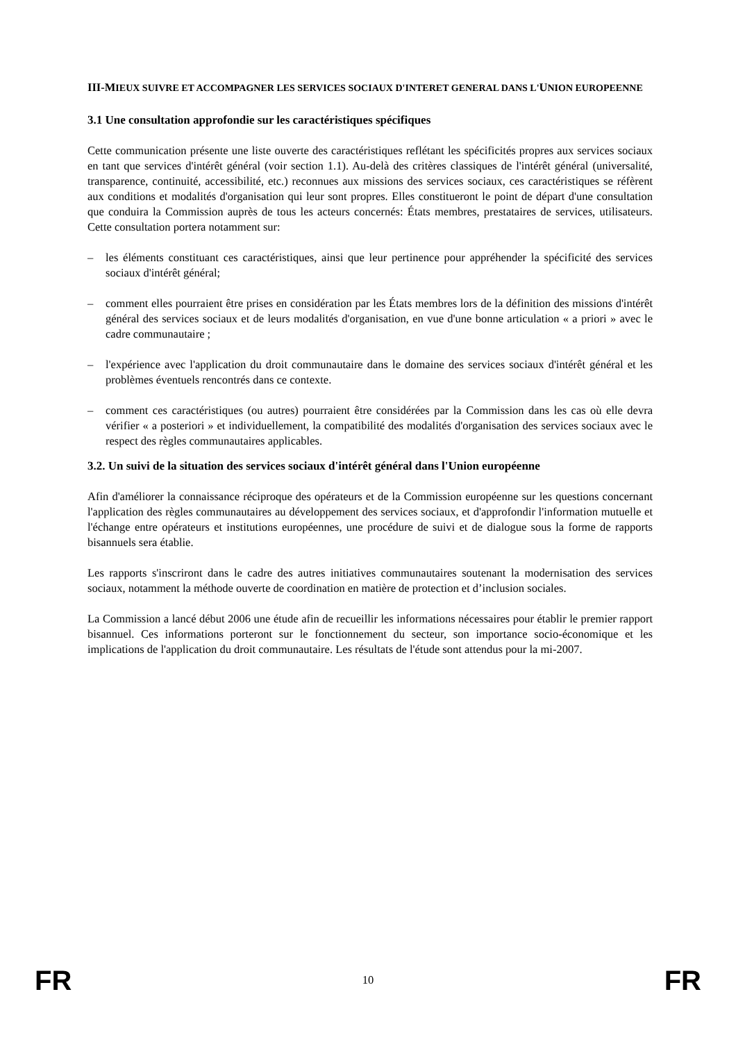III-MIEUX SUIVRE ET ACCOMPAGNER LES SERVICES SOCIAUX D'INTERET GENERAL DANS L'UNION EUROPEENNE
3.1 Une consultation approfondie sur les caractéristiques spécifiques
Cette communication présente une liste ouverte des caractéristiques reflétant les spécificités propres aux services sociaux en tant que services d'intérêt général (voir section 1.1). Au-delà des critères classiques de l'intérêt général (universalité, transparence, continuité, accessibilité, etc.) reconnues aux missions des services sociaux, ces caractéristiques se réfèrent aux conditions et modalités d'organisation qui leur sont propres. Elles constitueront le point de départ d'une consultation que conduira la Commission auprès de tous les acteurs concernés: États membres, prestataires de services, utilisateurs. Cette consultation portera notamment sur:
– les éléments constituant ces caractéristiques, ainsi que leur pertinence pour appréhender la spécificité des services sociaux d'intérêt général;
– comment elles pourraient être prises en considération par les États membres lors de la définition des missions d'intérêt général des services sociaux et de leurs modalités d'organisation, en vue d'une bonne articulation « a priori » avec le cadre communautaire ;
– l'expérience avec l'application du droit communautaire dans le domaine des services sociaux d'intérêt général et les problèmes éventuels rencontrés dans ce contexte.
– comment ces caractéristiques (ou autres) pourraient être considérées par la Commission dans les cas où elle devra vérifier « a posteriori » et individuellement, la compatibilité des modalités d'organisation des services sociaux avec le respect des règles communautaires applicables.
3.2. Un suivi de la situation des services sociaux d'intérêt général dans l'Union européenne
Afin d'améliorer la connaissance réciproque des opérateurs et de la Commission européenne sur les questions concernant l'application des règles communautaires au développement des services sociaux, et d'approfondir l'information mutuelle et l'échange entre opérateurs et institutions européennes, une procédure de suivi et de dialogue sous la forme de rapports bisannuels sera établie.
Les rapports s'inscriront dans le cadre des autres initiatives communautaires soutenant la modernisation des services sociaux, notamment la méthode ouverte de coordination en matière de protection et d’inclusion sociales.
La Commission a lancé début 2006 une étude afin de recueillir les informations nécessaires pour établir le premier rapport bisannuel. Ces informations porteront sur le fonctionnement du secteur, son importance socio-économique et les implications de l'application du droit communautaire. Les résultats de l'étude sont attendus pour la mi-2007.
FR 10 FR